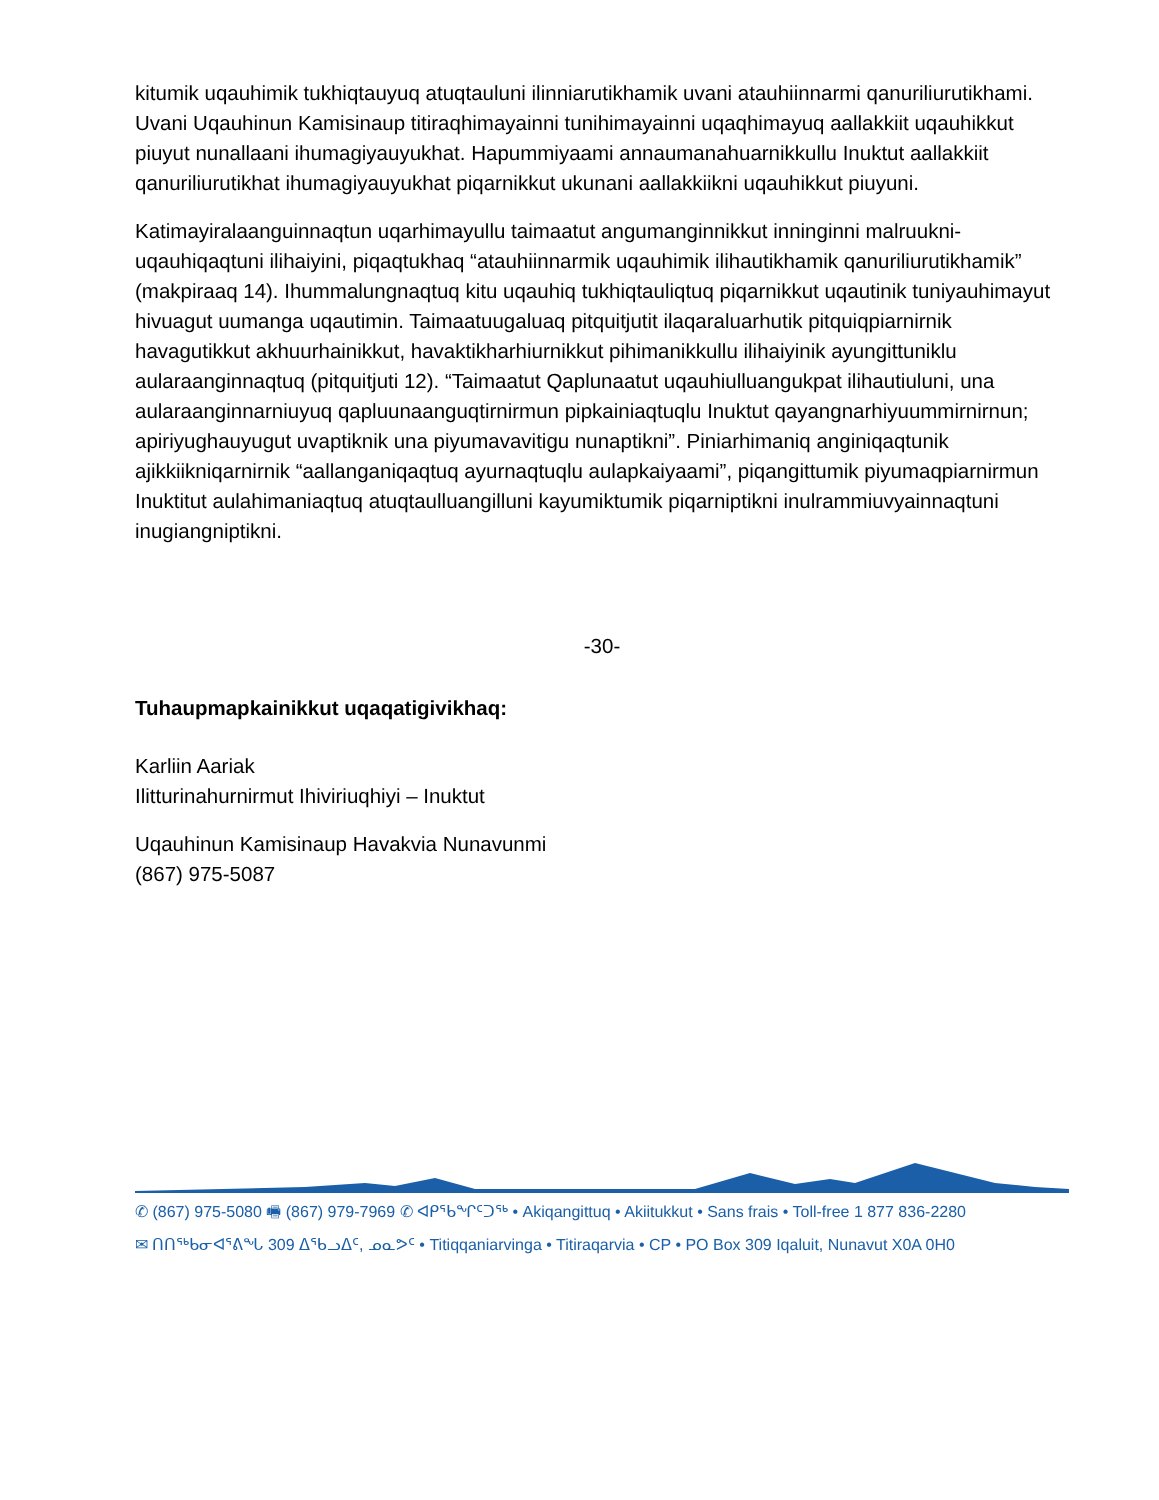kitumik uqauhimik tukhiqtauyuq atuqtauluni ilinniarutikhamik uvani atauhiinnarmi qanuriliurutikhami. Uvani Uqauhinun Kamisinaup titiraqhimayainni tunihimayainni uqaqhimayuq aallakkiit uqauhikkut piuyut nunallaani ihumagiyauyukhat. Hapummiyaami annaumanahuarnikkullu Inuktut aallakkiit qanuriliurutikhat ihumagiyauyukhat piqarnikkut ukunani aallakkiikni uqauhikkut piuyuni.
Katimayiralaanguinnaqtun uqarhimayullu taimaatut angumanginnikkut inninginni malruukni-uqauhiqaqtuni ilihaiyini, piqaqtukhaq “atauhiinnarmik uqauhimik ilihautikhamik qanuriliurutikhamik” (makpiraaq 14). Ihummalungnaqtuq kitu uqauhiq tukhiqtauliqtuq piqarnikkut uqautinik tuniyauhimayut hivuagut uumanga uqautimin. Taimaatuugaluaq pitquitjutit ilaqaraluarhutik pitquiqpiarnirnik havagutikkut akhuurhainikkut, havaktikharhiurnikkut pihimanikkullu ilihaiyinik ayungittuniklu aularaanginnaqtuq (pitquitjuti 12). “Taimaatut Qaplunaatut uqauhiulluangukpat ilihautiuluni, una aularaanginnarniuyuq qapluunaanguqtirnirmun pipkainiaqtuqlu Inuktut qayangnarhiyuummirnirnun; apiriyughauyugut uvaptiknik una piyumavavitigu nunaptikni”. Piniarhimaniq anginiqaqtunik ajikkiikniqarnirnik “aallanganiqaqtuq ayurnaqtuqlu aulapkaiyaami”, piqangittumik piyumaqpiarnirmun Inuktitut aulahimaniaqtuq atuqtaulluangilluni kayumiktumik piqarniptikni inulrammiuvyainnaqtuni inugiangniptikni.
-30-
Tuhaupmapkainikkut uqaqatigivikhaq:
Karliin Aariak
Ilitturinahurnirmut Ihiviriuqhiyi – Inuktut
Uqauhinun Kamisinaup Havakvia Nunavunmi
(867) 975-5087
✆ (867) 975-5080 🖷 (867) 979-7969 ✆ ᐊᑭᕐᑲᖏᑦᑐᖅ • Akiqangittuq • Akiitukkut • Sans frais • Toll-free 1 877 836-2280
✉ ᑎᑎᖅᑲᓂᐊᕐᕕᖓ 309 ᐃᖃᓗᐃᑦ, ᓄᓇᕗᑦ • Titiqqaniarvinga • Titiraqarvia • CP • PO Box 309 Iqaluit, Nunavut X0A 0H0